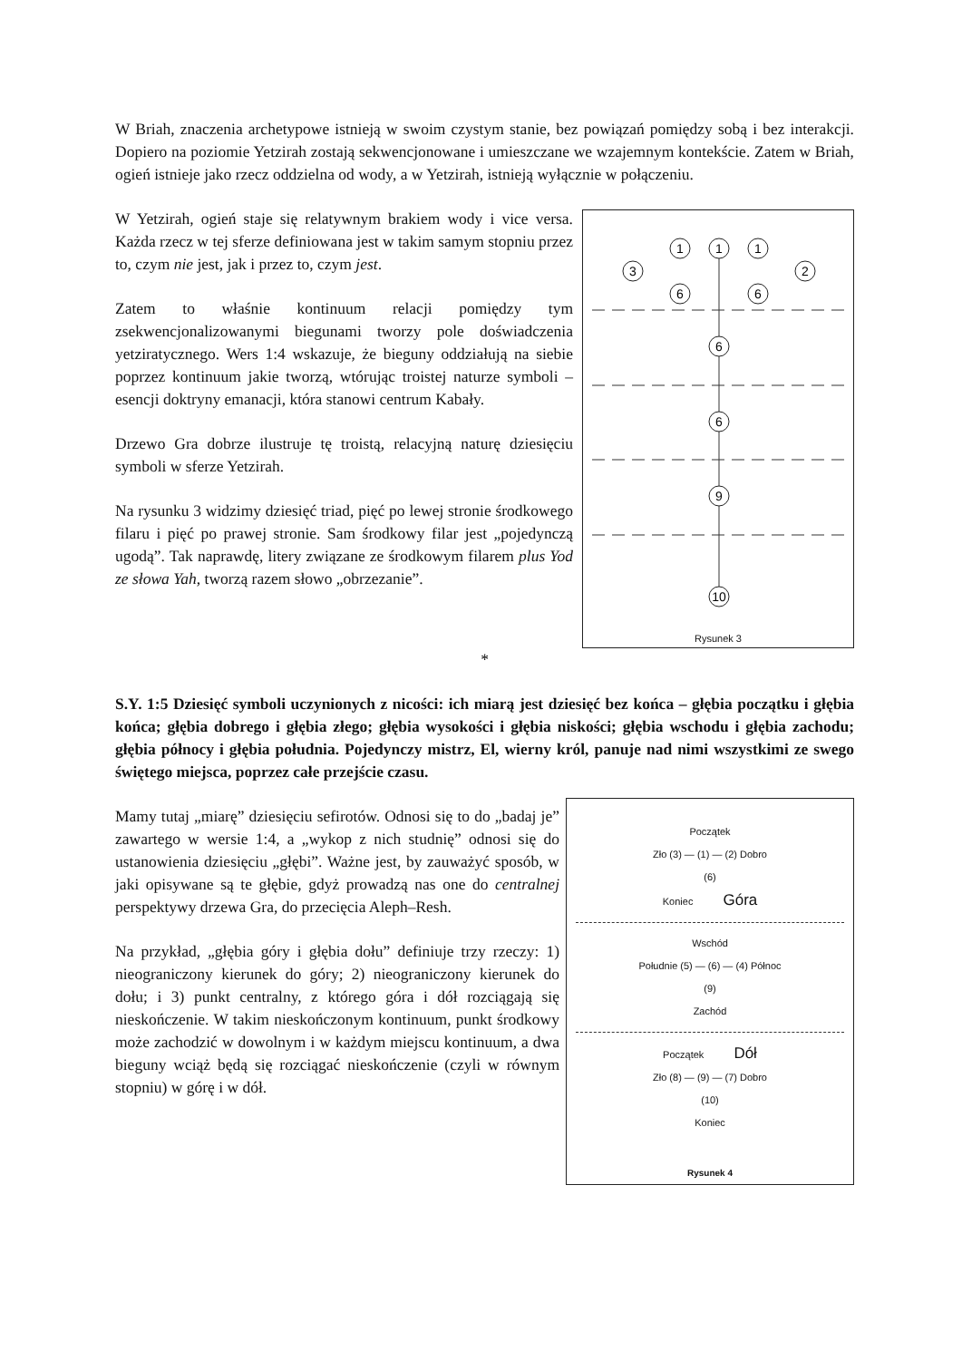W Briah, znaczenia archetypowe istnieją w swoim czystym stanie, bez powiązań pomiędzy sobą i bez interakcji. Dopiero na poziomie Yetzirah zostają sekwencjonowane i umieszczane we wzajemnym kontekście. Zatem w Briah, ogień istnieje jako rzecz oddzielna od wody, a w Yetzirah, istnieją wyłącznie w połączeniu.
W Yetzirah, ogień staje się relatywnym brakiem wody i vice versa. Każda rzecz w tej sferze definiowana jest w takim samym stopniu przez to, czym nie jest, jak i przez to, czym jest.
Zatem to właśnie kontinuum relacji pomiędzy tym zsekwencjonalizowanymi biegunami tworzy pole doświadczenia yetziratycznego. Wers 1:4 wskazuje, że bieguny oddziałują na siebie poprzez kontinuum jakie tworzą, wtórując troistej naturze symboli – esencji doktryny emanacji, która stanowi centrum Kabały.
Drzewo Gra dobrze ilustruje tę troistą, relacyjną naturę dziesięciu symboli w sferze Yetzirah.
Na rysunku 3 widzimy dziesięć triad, pięć po lewej stronie środkowego filaru i pięć po prawej stronie. Sam środkowy filar jest „pojedynczą ugodą”. Tak naprawdę, litery związane ze środkowym filarem plus Yod ze słowa Yah, tworzą razem słowo „obrzezanie”.
1
6
6
9
10
1
3
6
1
2
6
Rysunek 3
*
S.Y. 1:5 Dziesięć symboli uczynionych z nicości: ich miarą jest dziesięć bez końca – głębia początku i głębia końca; głębia dobrego i głębia złego; głębia wysokości i głębia niskości; głębia wschodu i głębia zachodu; głębia północy i głębia południa. Pojedynczy mistrz, El, wierny król, panuje nad nimi wszystkimi ze swego świętego miejsca, poprzez całe przejście czasu.
Mamy tutaj „miarę” dziesięciu sefirotów. Odnosi się to do „badaj je” zawartego w wersie 1:4, a „wykop z nich studnię” odnosi się do ustanowienia dziesięciu „głębi”. Ważne jest, by zauważyć sposób, w jaki opisywane są te głębie, gdyż prowadzą nas one do centralnej perspektywy drzewa Gra, do przecięcia Aleph–Resh.
Na przykład, „głębia góry i głębia dołu” definiuje trzy rzeczy: 1) nieograniczony kierunek do góry; 2) nieograniczony kierunek do dołu; i 3) punkt centralny, z którego góra i dół rozciągają się nieskończenie. W takim nieskończonym kontinuum, punkt środkowy może zachodzić w dowolnym i w każdym miejscu kontinuum, a dwa bieguny wciąż będą się rozciągać nieskończenie (czyli w równym stopniu) w górę i w dół.
Początek
Zło (3) — (1) — (2) Dobro
(6)
Koniec Góra
Wschód
Południe (5) — (6) — (4) Północ
(9)
Zachód
Początek Dół
Zło (8) — (9) — (7) Dobro
(10)
Koniec
Rysunek 4